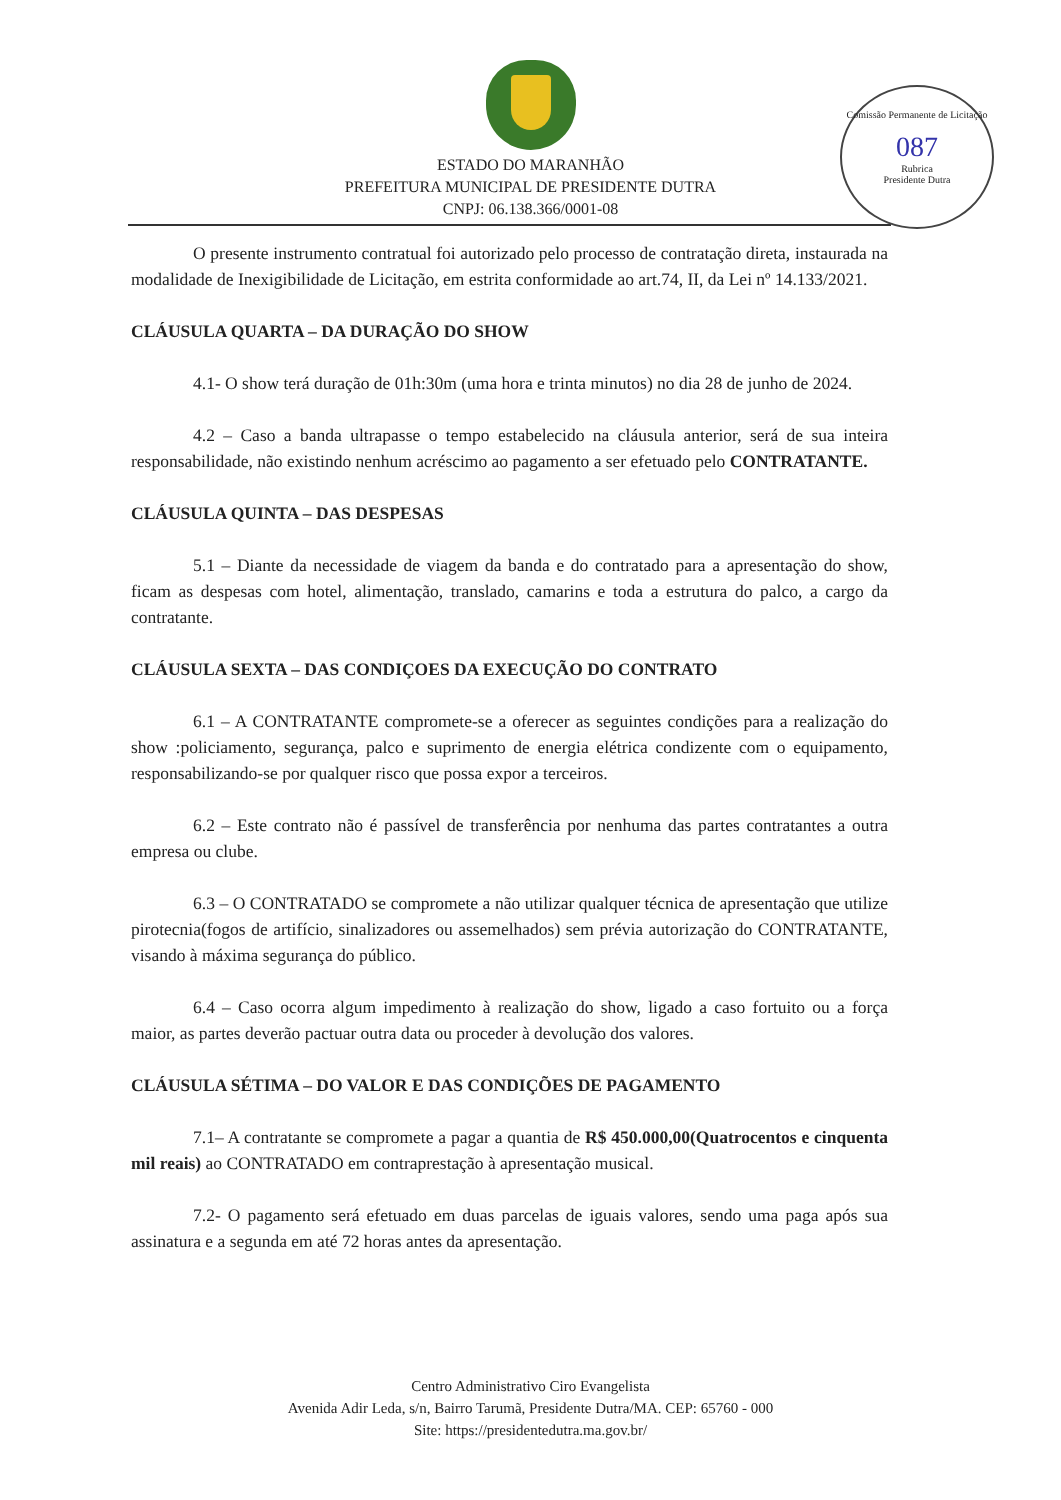Comissão Permanente de Licitação
087
Rubrica
Presidente Dutra
ESTADO DO MARANHÃO
PREFEITURA MUNICIPAL DE PRESIDENTE DUTRA
CNPJ: 06.138.366/0001-08
O presente instrumento contratual foi autorizado pelo processo de contratação direta, instaurada na modalidade de Inexigibilidade de Licitação, em estrita conformidade ao art.74, II, da Lei nº 14.133/2021.
CLÁUSULA QUARTA – DA DURAÇÃO DO SHOW
4.1- O show terá duração de 01h:30m (uma hora e trinta minutos) no dia 28 de junho de 2024.
4.2 – Caso a banda ultrapasse o tempo estabelecido na cláusula anterior, será de sua inteira responsabilidade, não existindo nenhum acréscimo ao pagamento a ser efetuado pelo CONTRATANTE.
CLÁUSULA QUINTA – DAS DESPESAS
5.1 – Diante da necessidade de viagem da banda e do contratado para a apresentação do show, ficam as despesas com hotel, alimentação, translado, camarins e toda a estrutura do palco, a cargo da contratante.
CLÁUSULA SEXTA – DAS CONDIÇOES DA EXECUÇÃO DO CONTRATO
6.1 – A CONTRATANTE compromete-se a oferecer as seguintes condições para a realização do show :policiamento, segurança, palco e suprimento de energia elétrica condizente com o equipamento, responsabilizando-se por qualquer risco que possa expor a terceiros.
6.2 – Este contrato não é passível de transferência por nenhuma das partes contratantes a outra empresa ou clube.
6.3 – O CONTRATADO se compromete a não utilizar qualquer técnica de apresentação que utilize pirotecnia(fogos de artifício, sinalizadores ou assemelhados) sem prévia autorização do CONTRATANTE, visando à máxima segurança do público.
6.4 – Caso ocorra algum impedimento à realização do show, ligado a caso fortuito ou a força maior, as partes deverão pactuar outra data ou proceder à devolução dos valores.
CLÁUSULA SÉTIMA – DO VALOR E DAS CONDIÇÕES DE PAGAMENTO
7.1– A contratante se compromete a pagar a quantia de R$ 450.000,00(Quatrocentos e cinquenta mil reais) ao CONTRATADO em contraprestação à apresentação musical.
7.2- O pagamento será efetuado em duas parcelas de iguais valores, sendo uma paga após sua assinatura e a segunda em até 72 horas antes da apresentação.
Centro Administrativo Ciro Evangelista
Avenida Adir Leda, s/n, Bairro Tarumã, Presidente Dutra/MA. CEP: 65760 - 000
Site: https://presidentedutra.ma.gov.br/